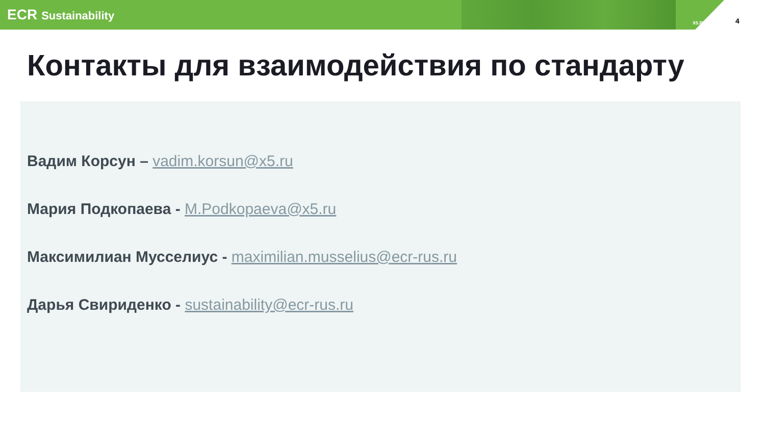ECR Sustainability
X5.RU 4
Контакты для взаимодействия по стандарту
Вадим Корсун – vadim.korsun@x5.ru
Мария Подкопаева - M.Podkopaeva@x5.ru
Максимилиан Мусселиус - maximilian.musselius@ecr-rus.ru
Дарья Свириденко - sustainability@ecr-rus.ru